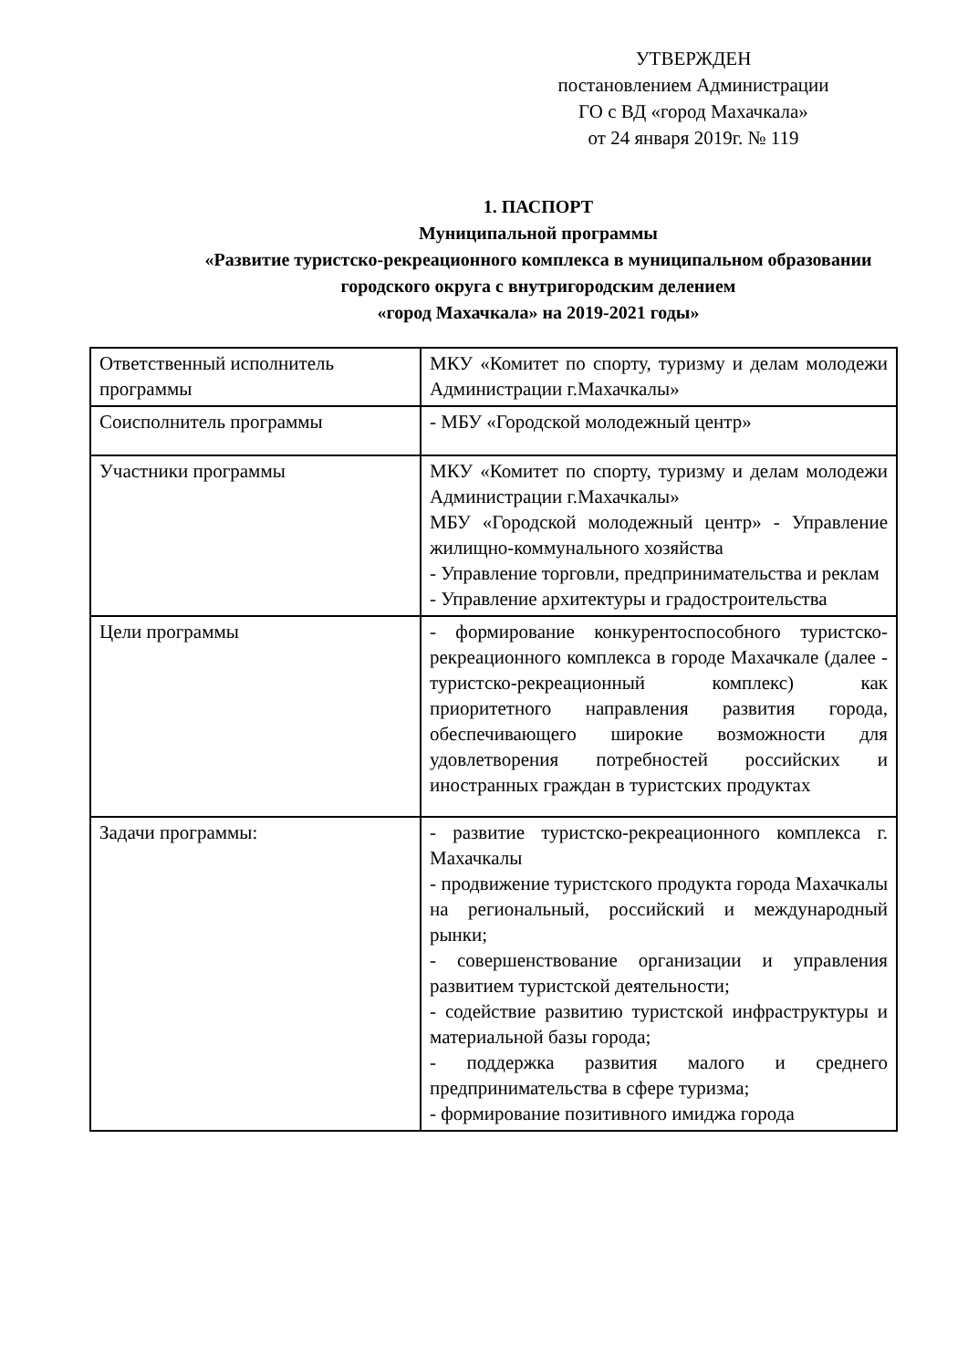УТВЕРЖДЕН
постановлением Администрации
ГО с ВД «город Махачкала»
от 24 января 2019г. № 119
1. ПАСПОРТ
Муниципальной программы
«Развитие туристско-рекреационного комплекса в муниципальном образовании городского округа с внутригородским делением
«город Махачкала» на 2019-2021 годы»
| Ответственный исполнитель программы | МКУ «Комитет по спорту, туризму и делам молодежи Администрации г.Махачкалы» |
| Соисполнитель программы | - МБУ «Городской молодежный центр» |
| Участники программы | МКУ «Комитет по спорту, туризму и делам молодежи Администрации г.Махачкалы» МБУ «Городской молодежный центр» - Управление жилищно-коммунального хозяйства - Управление торговли, предпринимательства и реклам - Управление архитектуры и градостроительства |
| Цели программы | - формирование конкурентоспособного туристско-рекреационного комплекса в городе Махачкале (далее - туристско-рекреационный комплекс) как приоритетного направления развития города, обеспечивающего широкие возможности для удовлетворения потребностей российских и иностранных граждан в туристских продуктах |
| Задачи программы: | - развитие туристско-рекреационного комплекса г. Махачкалы - продвижение туристского продукта города Махачкалы на региональный, российский и международный рынки; - совершенствование организации и управления развитием туристской деятельности; - содействие развитию туристской инфраструктуры и материальной базы города; - поддержка развития малого и среднего предпринимательства в сфере туризма; - формирование позитивного имиджа города |